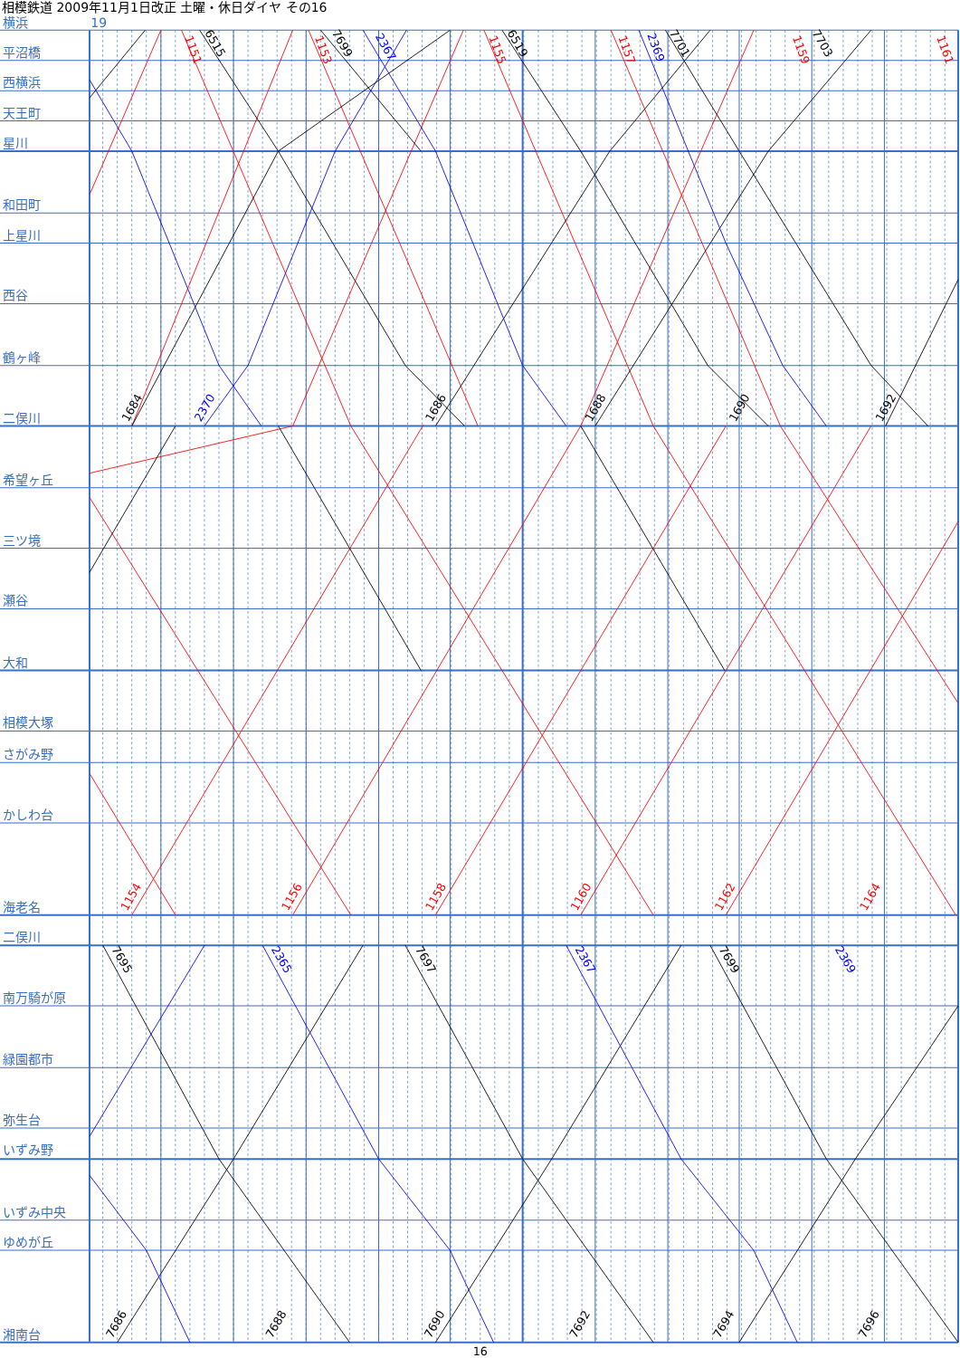相模鉄道 2009年11月1日改正 土曜・休日ダイヤ その16
横浜
19
平沼橋
西横浜
天王町
星川
和田町
上星川
西谷
鶴ヶ峰
二俣川
希望ヶ丘
三ツ境
瀬谷
大和
相模大塚
さがみ野
かしわ台
海老名
二俣川
南万騎が原
緑園都市
弥生台
いずみ野
いずみ中央
ゆめが丘
湘南台
1151
6515
1153
7699
2367
1155
6519
1157
2369
7701
1159
7703
1161
1684
2370
1686
1688
1690
1692
1154
1156
1158
1160
1162
1164
7695
2365
7697
2367
7699
2369
7686
7688
7690
7692
7694
7696
16